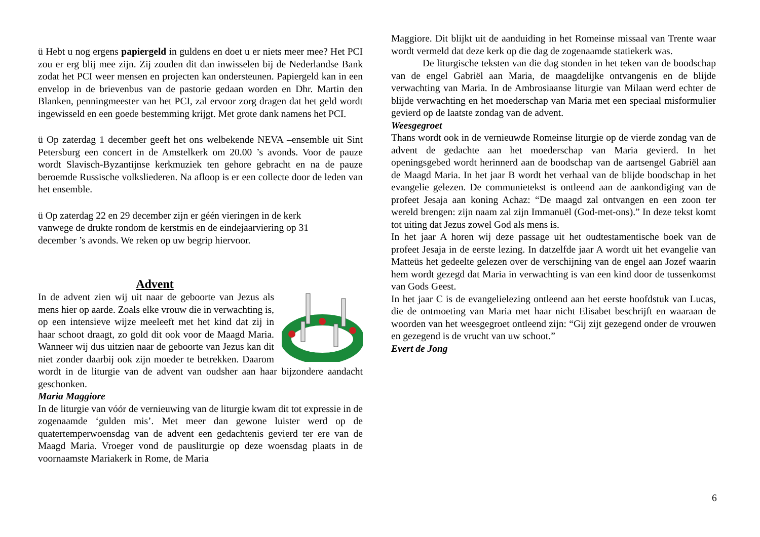ü Hebt u nog ergens papiergeld in guldens en doet u er niets meer mee? Het PCI zou er erg blij mee zijn. Zij zouden dit dan inwisselen bij de Nederlandse Bank zodat het PCI weer mensen en projecten kan ondersteunen. Papiergeld kan in een envelop in de brievenbus van de pastorie gedaan worden en Dhr. Martin den Blanken, penningmeester van het PCI, zal ervoor zorg dragen dat het geld wordt ingewisseld en een goede bestemming krijgt. Met grote dank namens het PCI.
ü Op zaterdag 1 december geeft het ons welbekende NEVA –ensemble uit Sint Petersburg een concert in de Amstelkerk om 20.00 ’s avonds. Voor de pauze wordt Slavisch-Byzantijnse kerkmuziek ten gehore gebracht en na de pauze beroemde Russische volksliederen. Na afloop is er een collecte door de leden van het ensemble.
ü Op zaterdag 22 en 29 december zijn er géén vieringen in de kerk
vanwege de drukte rondom de kerstmis en de eindejaarviering op 31
december ’s avonds. We reken op uw begrip hiervoor.
Advent
In de advent zien wij uit naar de geboorte van Jezus als mens hier op aarde. Zoals elke vrouw die in verwachting is, op een intensieve wijze meeleeft met het kind dat zij in haar schoot draagt, zo gold dit ook voor de Maagd Maria. Wanneer wij dus uitzien naar de geboorte van Jezus kan dit niet zonder daarbij ook zijn moeder te betrekken. Daarom wordt in de liturgie van de advent van oudsher aan haar bijzondere aandacht geschonken.
Maria Maggiore
In de liturgie van vóór de vernieuwing van de liturgie kwam dit tot expressie in de zogenaamde ‘gulden mis’. Met meer dan gewone luister werd op de quatertemperwoensdag van de advent een gedachtenis gevierd ter ere van de Maagd Maria. Vroeger vond de pausliturgie op deze woensdag plaats in de voornaamste Mariakerk in Rome, de Maria
Maggiore. Dit blijkt uit de aanduiding in het Romeinse missaal van Trente waar wordt vermeld dat deze kerk op die dag de zogenaamde statiekerk was.
De liturgische teksten van die dag stonden in het teken van de boodschap van de engel Gabriël aan Maria, de maagdelijke ontvangenis en de blijde verwachting van Maria. In de Ambrosiaanse liturgie van Milaan werd echter de blijde verwachting en het moederschap van Maria met een speciaal misformulier gevierd op de laatste zondag van de advent.
Weesgegroet
Thans wordt ook in de vernieuwde Romeinse liturgie op de vierde zondag van de advent de gedachte aan het moederschap van Maria gevierd. In het openingsgebed wordt herinnerd aan de boodschap van de aartsengel Gabriël aan de Maagd Maria. In het jaar B wordt het verhaal van de blijde boodschap in het evangelie gelezen. De communietekst is ontleend aan de aankondiging van de profeet Jesaja aan koning Achaz: “De maagd zal ontvangen en een zoon ter wereld brengen: zijn naam zal zijn Immanuël (God-met-ons).” In deze tekst komt tot uiting dat Jezus zowel God als mens is.
In het jaar A horen wij deze passage uit het oudtestamentische boek van de profeet Jesaja in de eerste lezing. In datzelfde jaar A wordt uit het evangelie van Matteüs het gedeelte gelezen over de verschijning van de engel aan Jozef waarin hem wordt gezegd dat Maria in verwachting is van een kind door de tussenkomst van Gods Geest.
In het jaar C is de evangelielezing ontleend aan het eerste hoofdstuk van Lucas, die de ontmoeting van Maria met haar nicht Elisabet beschrijft en waaraan de woorden van het weesgegroet ontleend zijn: “Gij zijt gezegend onder de vrouwen en gezegend is de vrucht van uw schoot.”
Evert de Jong
6